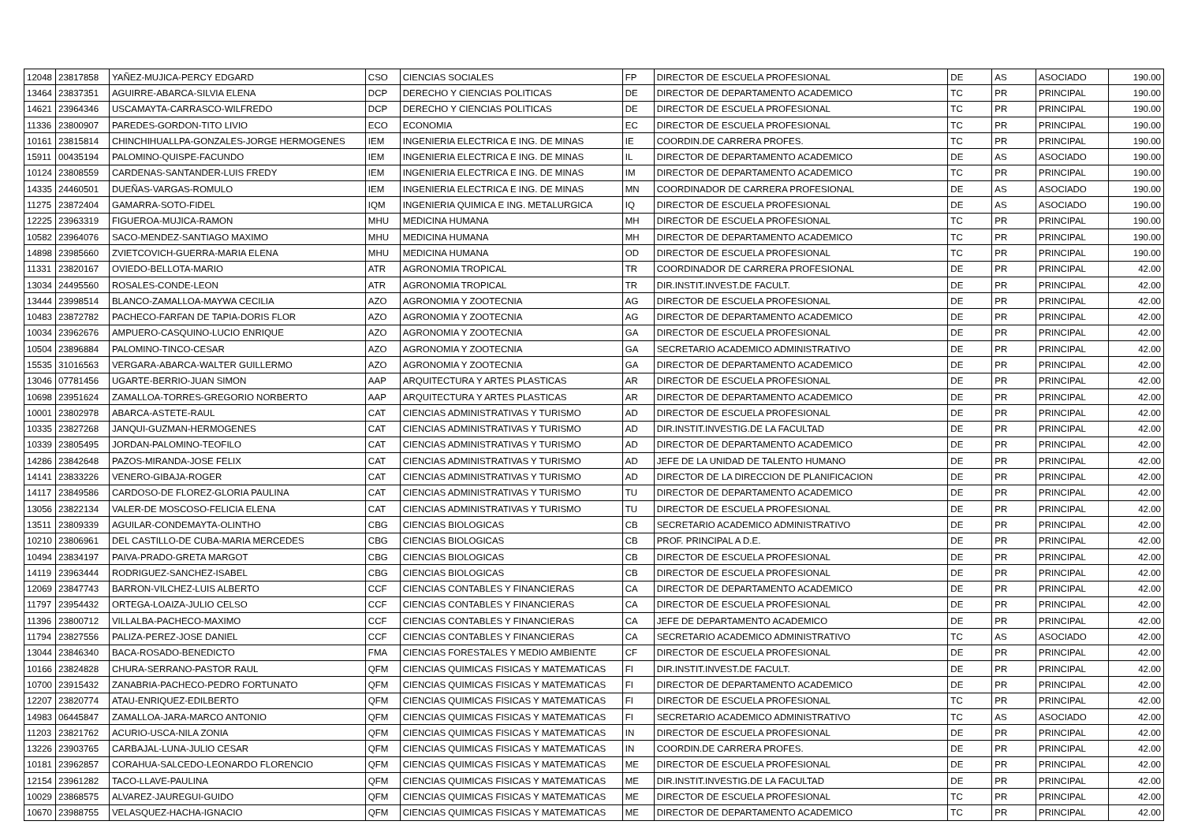| 12048 | 23817858 | YAÑEZ-MUJICA-PERCY EDGARD | CSO | CIENCIAS SOCIALES | FP | DIRECTOR DE ESCUELA PROFESIONAL | DE | AS | ASOCIADO | 190.00 |
| 13464 | 23837351 | AGUIRRE-ABARCA-SILVIA ELENA | DCP | DERECHO Y CIENCIAS POLITICAS | DE | DIRECTOR DE DEPARTAMENTO ACADEMICO | TC | PR | PRINCIPAL | 190.00 |
| 14621 | 23964346 | USCAMAYTA-CARRASCO-WILFREDO | DCP | DERECHO Y CIENCIAS POLITICAS | DE | DIRECTOR DE ESCUELA PROFESIONAL | TC | PR | PRINCIPAL | 190.00 |
| 11336 | 23800907 | PAREDES-GORDON-TITO LIVIO | ECO | ECONOMIA | EC | DIRECTOR DE ESCUELA PROFESIONAL | TC | PR | PRINCIPAL | 190.00 |
| 10161 | 23815814 | CHINCHIHUALLPA-GONZALES-JORGE HERMOGENES | IEM | INGENIERIA ELECTRICA E ING. DE MINAS | IE | COORDIN.DE CARRERA PROFES. | TC | PR | PRINCIPAL | 190.00 |
| 15911 | 00435194 | PALOMINO-QUISPE-FACUNDO | IEM | INGENIERIA ELECTRICA E ING. DE MINAS | IL | DIRECTOR DE DEPARTAMENTO ACADEMICO | DE | AS | ASOCIADO | 190.00 |
| 10124 | 23808559 | CARDENAS-SANTANDER-LUIS FREDY | IEM | INGENIERIA ELECTRICA E ING. DE MINAS | IM | DIRECTOR DE DEPARTAMENTO ACADEMICO | TC | PR | PRINCIPAL | 190.00 |
| 14335 | 24460501 | DUEÑAS-VARGAS-ROMULO | IEM | INGENIERIA ELECTRICA E ING. DE MINAS | MN | COORDINADOR DE CARRERA PROFESIONAL | DE | AS | ASOCIADO | 190.00 |
| 11275 | 23872404 | GAMARRA-SOTO-FIDEL | IQM | INGENIERIA QUIMICA E ING. METALURGICA | IQ | DIRECTOR DE ESCUELA PROFESIONAL | DE | AS | ASOCIADO | 190.00 |
| 12225 | 23963319 | FIGUEROA-MUJICA-RAMON | MHU | MEDICINA HUMANA | MH | DIRECTOR DE ESCUELA PROFESIONAL | TC | PR | PRINCIPAL | 190.00 |
| 10582 | 23964076 | SACO-MENDEZ-SANTIAGO MAXIMO | MHU | MEDICINA HUMANA | MH | DIRECTOR DE DEPARTAMENTO ACADEMICO | TC | PR | PRINCIPAL | 190.00 |
| 14898 | 23985660 | ZVIETCOVICH-GUERRA-MARIA ELENA | MHU | MEDICINA HUMANA | OD | DIRECTOR DE ESCUELA PROFESIONAL | TC | PR | PRINCIPAL | 190.00 |
| 11331 | 23820167 | OVIEDO-BELLOTA-MARIO | ATR | AGRONOMIA TROPICAL | TR | COORDINADOR DE CARRERA PROFESIONAL | DE | PR | PRINCIPAL | 42.00 |
| 13034 | 24495560 | ROSALES-CONDE-LEON | ATR | AGRONOMIA TROPICAL | TR | DIR.INSTIT.INVEST.DE FACULT. | DE | PR | PRINCIPAL | 42.00 |
| 13444 | 23998514 | BLANCO-ZAMALLOA-MAYWA CECILIA | AZO | AGRONOMIA Y ZOOTECNIA | AG | DIRECTOR DE ESCUELA PROFESIONAL | DE | PR | PRINCIPAL | 42.00 |
| 10483 | 23872782 | PACHECO-FARFAN DE TAPIA-DORIS FLOR | AZO | AGRONOMIA Y ZOOTECNIA | AG | DIRECTOR DE DEPARTAMENTO ACADEMICO | DE | PR | PRINCIPAL | 42.00 |
| 10034 | 23962676 | AMPUERO-CASQUINO-LUCIO ENRIQUE | AZO | AGRONOMIA Y ZOOTECNIA | GA | DIRECTOR DE ESCUELA PROFESIONAL | DE | PR | PRINCIPAL | 42.00 |
| 10504 | 23896884 | PALOMINO-TINCO-CESAR | AZO | AGRONOMIA Y ZOOTECNIA | GA | SECRETARIO ACADEMICO ADMINISTRATIVO | DE | PR | PRINCIPAL | 42.00 |
| 15535 | 31016563 | VERGARA-ABARCA-WALTER GUILLERMO | AZO | AGRONOMIA Y ZOOTECNIA | GA | DIRECTOR DE DEPARTAMENTO ACADEMICO | DE | PR | PRINCIPAL | 42.00 |
| 13046 | 07781456 | UGARTE-BERRIO-JUAN SIMON | AAP | ARQUITECTURA Y ARTES PLASTICAS | AR | DIRECTOR DE ESCUELA PROFESIONAL | DE | PR | PRINCIPAL | 42.00 |
| 10698 | 23951624 | ZAMALLOA-TORRES-GREGORIO NORBERTO | AAP | ARQUITECTURA Y ARTES PLASTICAS | AR | DIRECTOR DE DEPARTAMENTO ACADEMICO | DE | PR | PRINCIPAL | 42.00 |
| 10001 | 23802978 | ABARCA-ASTETE-RAUL | CAT | CIENCIAS ADMINISTRATIVAS Y TURISMO | AD | DIRECTOR DE ESCUELA PROFESIONAL | DE | PR | PRINCIPAL | 42.00 |
| 10335 | 23827268 | JANQUI-GUZMAN-HERMOGENES | CAT | CIENCIAS ADMINISTRATIVAS Y TURISMO | AD | DIR.INSTIT.INVESTIG.DE LA FACULTAD | DE | PR | PRINCIPAL | 42.00 |
| 10339 | 23805495 | JORDAN-PALOMINO-TEOFILO | CAT | CIENCIAS ADMINISTRATIVAS Y TURISMO | AD | DIRECTOR DE DEPARTAMENTO ACADEMICO | DE | PR | PRINCIPAL | 42.00 |
| 14286 | 23842648 | PAZOS-MIRANDA-JOSE FELIX | CAT | CIENCIAS ADMINISTRATIVAS Y TURISMO | AD | JEFE DE LA UNIDAD DE TALENTO HUMANO | DE | PR | PRINCIPAL | 42.00 |
| 14141 | 23833226 | VENERO-GIBAJA-ROGER | CAT | CIENCIAS ADMINISTRATIVAS Y TURISMO | AD | DIRECTOR DE LA DIRECCION DE PLANIFICACION | DE | PR | PRINCIPAL | 42.00 |
| 14117 | 23849586 | CARDOSO-DE FLOREZ-GLORIA PAULINA | CAT | CIENCIAS ADMINISTRATIVAS Y TURISMO | TU | DIRECTOR DE DEPARTAMENTO ACADEMICO | DE | PR | PRINCIPAL | 42.00 |
| 13056 | 23822134 | VALER-DE MOSCOSO-FELICIA ELENA | CAT | CIENCIAS ADMINISTRATIVAS Y TURISMO | TU | DIRECTOR DE ESCUELA PROFESIONAL | DE | PR | PRINCIPAL | 42.00 |
| 13511 | 23809339 | AGUILAR-CONDEMAYTA-OLINTHO | CBG | CIENCIAS BIOLOGICAS | CB | SECRETARIO ACADEMICO ADMINISTRATIVO | DE | PR | PRINCIPAL | 42.00 |
| 10210 | 23806961 | DEL CASTILLO-DE CUBA-MARIA MERCEDES | CBG | CIENCIAS BIOLOGICAS | CB | PROF. PRINCIPAL A D.E. | DE | PR | PRINCIPAL | 42.00 |
| 10494 | 23834197 | PAIVA-PRADO-GRETA MARGOT | CBG | CIENCIAS BIOLOGICAS | CB | DIRECTOR DE ESCUELA PROFESIONAL | DE | PR | PRINCIPAL | 42.00 |
| 14119 | 23963444 | RODRIGUEZ-SANCHEZ-ISABEL | CBG | CIENCIAS BIOLOGICAS | CB | DIRECTOR DE ESCUELA PROFESIONAL | DE | PR | PRINCIPAL | 42.00 |
| 12069 | 23847743 | BARRON-VILCHEZ-LUIS ALBERTO | CCF | CIENCIAS CONTABLES Y FINANCIERAS | CA | DIRECTOR DE DEPARTAMENTO ACADEMICO | DE | PR | PRINCIPAL | 42.00 |
| 11797 | 23954432 | ORTEGA-LOAIZA-JULIO CELSO | CCF | CIENCIAS CONTABLES Y FINANCIERAS | CA | DIRECTOR DE ESCUELA PROFESIONAL | DE | PR | PRINCIPAL | 42.00 |
| 11396 | 23800712 | VILLALBA-PACHECO-MAXIMO | CCF | CIENCIAS CONTABLES Y FINANCIERAS | CA | JEFE DE DEPARTAMENTO ACADEMICO | DE | PR | PRINCIPAL | 42.00 |
| 11794 | 23827556 | PALIZA-PEREZ-JOSE DANIEL | CCF | CIENCIAS CONTABLES Y FINANCIERAS | CA | SECRETARIO ACADEMICO ADMINISTRATIVO | TC | AS | ASOCIADO | 42.00 |
| 13044 | 23846340 | BACA-ROSADO-BENEDICTO | FMA | CIENCIAS FORESTALES Y MEDIO AMBIENTE | CF | DIRECTOR DE ESCUELA PROFESIONAL | DE | PR | PRINCIPAL | 42.00 |
| 10166 | 23824828 | CHURA-SERRANO-PASTOR RAUL | QFM | CIENCIAS QUIMICAS FISICAS Y MATEMATICAS | FI | DIR.INSTIT.INVEST.DE FACULT. | DE | PR | PRINCIPAL | 42.00 |
| 10700 | 23915432 | ZANABRIA-PACHECO-PEDRO FORTUNATO | QFM | CIENCIAS QUIMICAS FISICAS Y MATEMATICAS | FI | DIRECTOR DE DEPARTAMENTO ACADEMICO | DE | PR | PRINCIPAL | 42.00 |
| 12207 | 23820774 | ATAU-ENRIQUEZ-EDILBERTO | QFM | CIENCIAS QUIMICAS FISICAS Y MATEMATICAS | FI | DIRECTOR DE ESCUELA PROFESIONAL | TC | PR | PRINCIPAL | 42.00 |
| 14983 | 06445847 | ZAMALLOA-JARA-MARCO ANTONIO | QFM | CIENCIAS QUIMICAS FISICAS Y MATEMATICAS | FI | SECRETARIO ACADEMICO ADMINISTRATIVO | TC | AS | ASOCIADO | 42.00 |
| 11203 | 23821762 | ACURIO-USCA-NILA ZONIA | QFM | CIENCIAS QUIMICAS FISICAS Y MATEMATICAS | IN | DIRECTOR DE ESCUELA PROFESIONAL | DE | PR | PRINCIPAL | 42.00 |
| 13226 | 23903765 | CARBAJAL-LUNA-JULIO CESAR | QFM | CIENCIAS QUIMICAS FISICAS Y MATEMATICAS | IN | COORDIN.DE CARRERA PROFES. | DE | PR | PRINCIPAL | 42.00 |
| 10181 | 23962857 | CORAHUA-SALCEDO-LEONARDO FLORENCIO | QFM | CIENCIAS QUIMICAS FISICAS Y MATEMATICAS | ME | DIRECTOR DE ESCUELA PROFESIONAL | DE | PR | PRINCIPAL | 42.00 |
| 12154 | 23961282 | TACO-LLAVE-PAULINA | QFM | CIENCIAS QUIMICAS FISICAS Y MATEMATICAS | ME | DIR.INSTIT.INVESTIG.DE LA FACULTAD | DE | PR | PRINCIPAL | 42.00 |
| 10029 | 23868575 | ALVAREZ-JAUREGUI-GUIDO | QFM | CIENCIAS QUIMICAS FISICAS Y MATEMATICAS | ME | DIRECTOR DE ESCUELA PROFESIONAL | TC | PR | PRINCIPAL | 42.00 |
| 10670 | 23988755 | VELASQUEZ-HACHA-IGNACIO | QFM | CIENCIAS QUIMICAS FISICAS Y MATEMATICAS | ME | DIRECTOR DE DEPARTAMENTO ACADEMICO | TC | PR | PRINCIPAL | 42.00 |